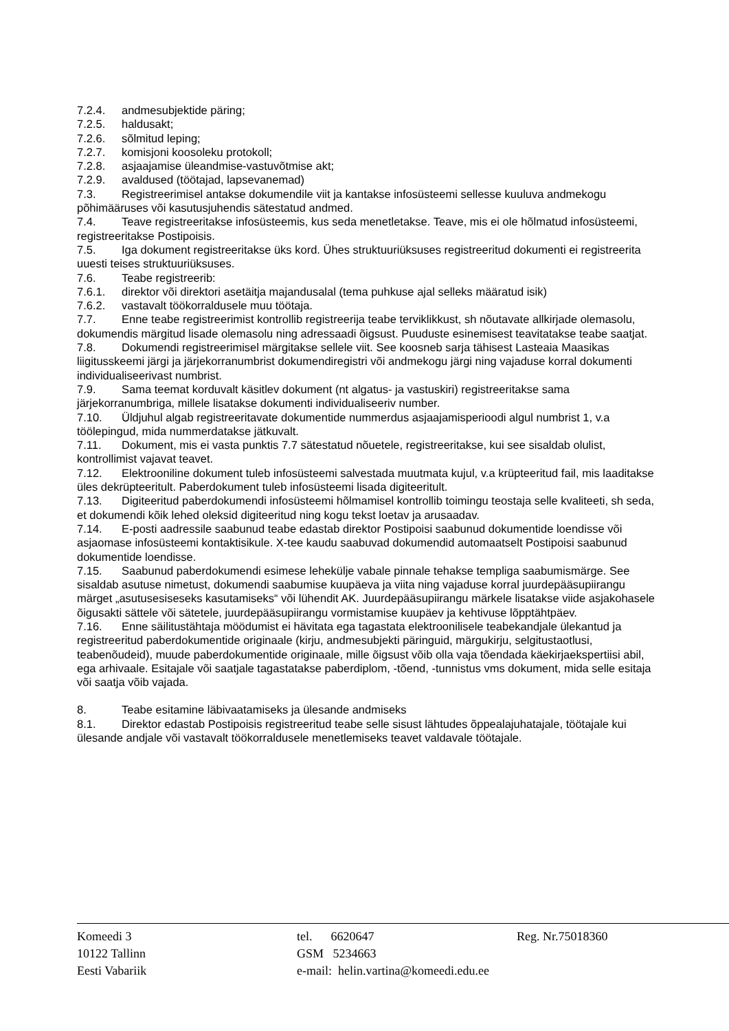7.2.4. andmesubjektide päring;
7.2.5. haldusakt;
7.2.6. sõlmitud leping;
7.2.7. komisjoni koosoleku protokoll;
7.2.8. asjaajamise üleandmise-vastuvõtmise akt;
7.2.9. avaldused (töötajad, lapsevanemad)
7.3. Registreerimisel antakse dokumendile viit ja kantakse infosüsteemi sellesse kuuluva andmekogu põhimääruses või kasutusjuhendis sätestatud andmed.
7.4. Teave registreeritakse infosüsteemis, kus seda menetletakse. Teave, mis ei ole hõlmatud infosüsteemi, registreeritakse Postipoisis.
7.5. Iga dokument registreeritakse üks kord. Ühes struktuuriüksuses registreeritud dokumenti ei registreerita uuesti teises struktuuriüksuses.
7.6. Teabe registreerib:
7.6.1. direktor või direktori asetäitja majandusalal (tema puhkuse ajal selleks määratud isik)
7.6.2. vastavalt töökorraldusele muu töötaja.
7.7. Enne teabe registreerimist kontrollib registreerija teabe terviklikkust, sh nõutavate allkirjade olemasolu, dokumendis märgitud lisade olemasolu ning adressaadi õigsust. Puuduste esinemisest teavitatakse teabe saatjat.
7.8. Dokumendi registreerimisel märgitakse sellele viit. See koosneb sarja tähisest Lasteaia Maasikas liigitusskeemi järgi ja järjekorranumbrist dokumendiregistri või andmekogu järgi ning vajaduse korral dokumenti individualiseerivast numbrist.
7.9. Sama teemat korduvalt käsitlev dokument (nt algatus- ja vastuskiri) registreeritakse sama järjekorranumbriga, millele lisatakse dokumenti individualiseeriv number.
7.10. Üldjuhul algab registreeritavate dokumentide nummerdus asjaajamisperioodi algul numbrist 1, v.a töölepingud, mida nummerdatakse jätkuvalt.
7.11. Dokument, mis ei vasta punktis 7.7 sätestatud nõuetele, registreeritakse, kui see sisaldab olulist, kontrollimist vajavat teavet.
7.12. Elektrooniline dokument tuleb infosüsteemi salvestada muutmata kujul, v.a krüpteeritud fail, mis laaditakse üles dekrüpteeritult. Paberdokument tuleb infosüsteemi lisada digiteeritult.
7.13. Digiteeritud paberdokumendi infosüsteemi hõlmamisel kontrollib toimingu teostaja selle kvaliteeti, sh seda, et dokumendi kõik lehed oleksid digiteeritud ning kogu tekst loetav ja arusaadav.
7.14. E-posti aadressile saabunud teabe edastab direktor Postipoisi saabunud dokumentide loendisse või asjaomase infosüsteemi kontaktisikule. X-tee kaudu saabuvad dokumendid automaatselt Postipoisi saabunud dokumentide loendisse.
7.15. Saabunud paberdokumendi esimese lehekülje vabale pinnale tehakse templiga saabumismärge. See sisaldab asutuse nimetust, dokumendi saabumise kuupäeva ja viita ning vajaduse korral juurdepääsupiirangu märget „asutusesiseseks kasutamiseks“ või lühendit AK. Juurdepääsupiirangu märkele lisatakse viide asjakohasele õigusakti sättele või sätetele, juurdepääsupiirangu vormistamise kuupäev ja kehtivuse lõpptähtpäev.
7.16. Enne säilitustähtaja möödumist ei hävitata ega tagastata elektroonilisele teabekandjale ülekantud ja registreeritud paberdokumentide originaale (kirju, andmesubjekti päringuid, märgukirju, selgitustaotlusi, teabenõudeid), muude paberdokumentide originaale, mille õigsust võib olla vaja tõendada käekirjaekspertiisi abil, ega arhivaale. Esitajale või saatjale tagastatakse paberdiplom, -tõend, -tunnistus vms dokument, mida selle esitaja või saatja võib vajada.
8. Teabe esitamine läbivaatamiseks ja ülesande andmiseks
8.1. Direktor edastab Postipoisis registreeritud teabe selle sisust lähtudes õppealajuhatajale, töötajale kui ülesande andjale või vastavalt töökorraldusele menetlemiseks teavet valdavale töötajale.
Komeedi 3
10122 Tallinn
Eesti Vabariik
tel. 6620647
GSM 5234663
e-mail: helin.vartina@komeedi.edu.ee
Reg. Nr.75018360